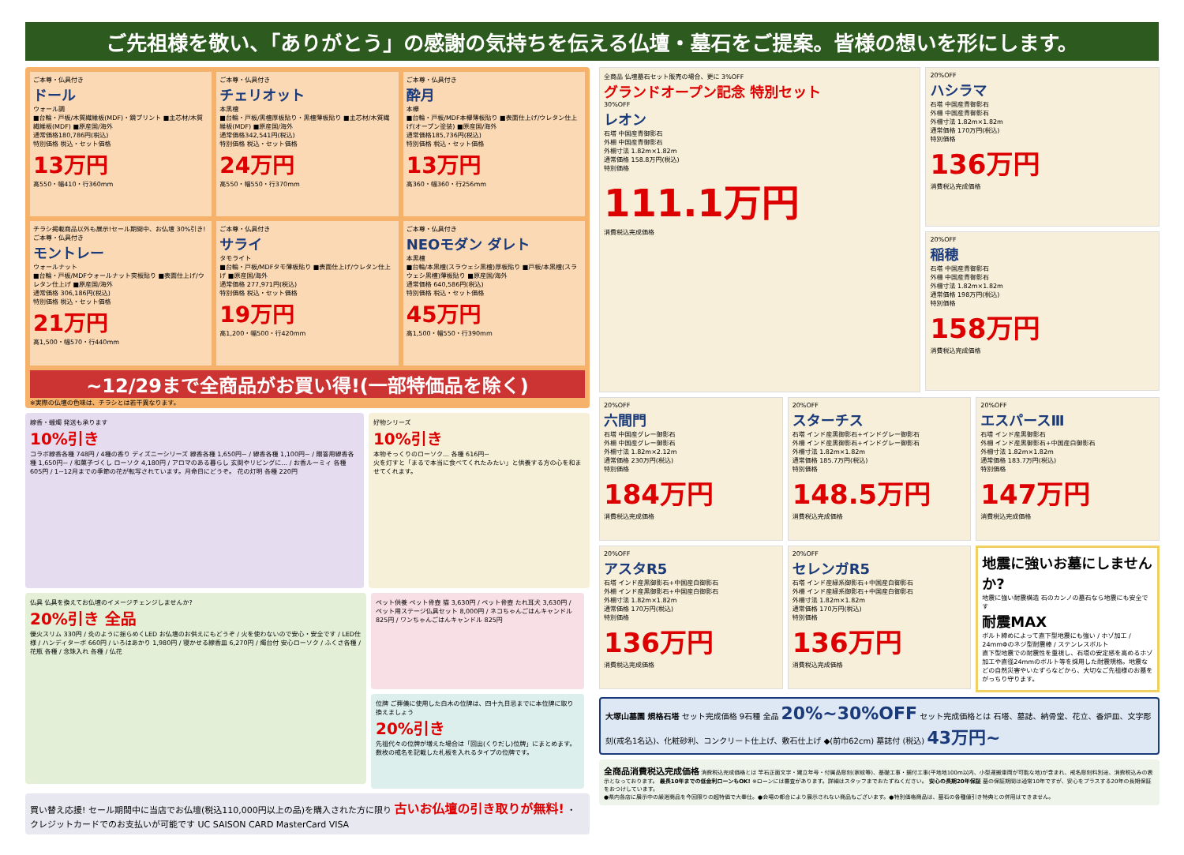ご先祖様を敬い、「ありがとう」の感謝の気持ちを伝える仏壇・墓石をご提案。皆様の想いを形にします。
ご本尊・仏具付き
ドール
ウォール調
■台輪・戸板/木質繊維板(MDF)・鏡プリント ■主芯材/木質繊維板(MDF) ■原産国/海外
通常価格180,786円(税込)
特別価格 税込・セット価格
13万円
高550・幅410・行360mm
ご本尊・仏具付き
チェリオット
本黒檀
■台輪・戸板/黒檀厚板貼り・黒檀薄板貼り ■主芯材/木質繊維板(MDF) ■原産国/海外
通常価格342,541円(税込)
特別価格 税込・セット価格
24万円
高550・幅550・行370mm
ご本尊・仏具付き
酔月
本欅
■台輪・戸板/MDF本欅薄板貼り ■表面仕上げ/ウレタン仕上げ(オープン塗装) ■原産国/海外
通常価格185,736円(税込)
特別価格 税込・セット価格
13万円
高360・幅360・行256mm
チラシ掲載商品以外も展示!セール期間中、お仏壇 30%引き!
ご本尊・仏具付き
モントレー
ウォールナット
■台輪・戸板/MDFウォールナット突板貼り ■表面仕上げ/ウレタン仕上げ ■原産国/海外
通常価格 306,186円(税込)
特別価格 税込・セット価格
21万円
高1,500・幅570・行440mm
ご本尊・仏具付き
サライ
タモライト
■台輪・戸板/MDFタモ薄板貼り ■表面仕上げ/ウレタン仕上げ ■原産国/海外
通常価格 277,971円(税込)
特別価格 税込・セット価格
19万円
高1,200・幅500・行420mm
ご本尊・仏具付き
NEOモダン ダレト
本黒檀
■台輪/本黒檀(スラウェシ黒檀)厚板貼り ■戸板/本黒檀(スラウェシ黒檀)薄板貼り ■原産国/海外
通常価格 640,586円(税込)
特別価格 税込・セット価格
45万円
高1,500・幅550・行390mm
~12/29まで全商品がお買い得!(一部特価品を除く)
※実際の仏壇の色味は、チラシとは若干異なります。
線香・蠟燭 発送も承ります
10%引き
コラボ線香各種 748円 / 4種の香り ディズニーシリーズ 線香各種 1,650円~ / 線香各種 1,100円~ / 贈答用線香各種 1,650円~ / 和菓子づくし ローソク 4,180円 / アロマのある暮らし 玄関やリビングに… / お香ルーミィ 各種 605円 / 1~12月までの季節の花が転写されています。月命日にどうぞ。 花の灯明 各種 220円
好物シリーズ
10%引き
本物そっくりのローソク… 各種 616円~
火を灯すと「まるで本当に食べてくれたみたい」と供養する方の心を和ませてくれます。
仏具 仏具を換えてお仏壇のイメージチェンジしませんか?
20%引き 全品
優火スリム 330円 / 炎のように揺らめくLED お仏壇のお供えにもどうぞ / 火を使わないので安心・安全です / LED仕様 / ハンディターボ 660円 / いろはあかり 1,980円 / 寝かせる線香皿 6,270円 / 燭台付 安心ローソク / ふくさ各種 / 花瓶 各種 / 念珠入れ 各種 / 仏花
ペット供養 ペット骨壺 猫 3,630円 / ペット骨壺 たれ耳犬 3,630円 / ペット用ステージ仏具セット 8,000円 / ネコちゃんごはんキャンドル 825円 / ワンちゃんごはんキャンドル 825円
位牌 ご葬儀に使用した白木の位牌は、四十九日忌までに本位牌に取り換えましょう
20%引き
先祖代々の位牌が増えた場合は「回出(くりだし)位牌」にまとめます。数枚の戒名を記載した札板を入れるタイプの位牌です。
買い替え応援! セール期間中に当店でお仏壇(税込110,000円以上の品)を購入された方に限り 古いお仏壇の引き取りが無料! ・ クレジットカードでのお支払いが可能です UC SAISON CARD MasterCard VISA
全商品 仏壇墓石セット販売の場合、更に 3%OFF
グランドオープン記念 特別セット
30%OFF
レオン
石塔 中国産青御影石
外柵 中国産青御影石
外柵寸法 1.82m×1.82m
通常価格 158.8万円(税込)
特別価格
111.1万円
消費税込完成価格
20%OFF
ハシラマ
石塔 中国産青御影石
外柵 中国産青御影石
外柵寸法 1.82m×1.82m
通常価格 170万円(税込)
特別価格
136万円
消費税込完成価格
20%OFF
稲穂
石塔 中国産青御影石
外柵 中国産青御影石
外柵寸法 1.82m×1.82m
通常価格 198万円(税込)
特別価格
158万円
消費税込完成価格
20%OFF
六間門
石塔 中国産グレー御影石
外柵 中国産グレー御影石
外柵寸法 1.82m×2.12m
通常価格 230万円(税込)
特別価格
184万円
消費税込完成価格
20%OFF
スターチス
石塔 インド産黒御影石+インドグレー御影石
外柵 インド産黒御影石+インドグレー御影石
外柵寸法 1.82m×1.82m
通常価格 185.7万円(税込)
特別価格
148.5万円
消費税込完成価格
20%OFF
エスパースⅢ
石塔 インド産黒御影石
外柵 インド産黒御影石+中国産白御影石
外柵寸法 1.82m×1.82m
通常価格 183.7万円(税込)
特別価格
147万円
消費税込完成価格
20%OFF
アスタR5
石塔 インド産黒御影石+中国産白御影石
外柵 インド産黒御影石+中国産白御影石
外柵寸法 1.82m×1.82m
通常価格 170万円(税込)
特別価格
136万円
消費税込完成価格
20%OFF
セレンガR5
石塔 インド産緑系御影石+中国産白御影石
外柵 インド産緑系御影石+中国産白御影石
外柵寸法 1.82m×1.82m
通常価格 170万円(税込)
特別価格
136万円
消費税込完成価格
地震に強いお墓にしませんか?
地震に強い耐震構造 石のカンノの墓石なら地震にも安全です
耐震MAX
ボルト締めによって直下型地震にも強い / ホゾ加工 / 24mmΦのネジ型耐震棒 / ステンレスボルト
直下型地震での耐震性を重視し、石塔の安定感を高めるホゾ加工や直径24mmのボルト等を採用した耐震規格。地震などの自然災害やいたずらなどから、大切なご先祖様のお墓をがっちり守ります。
大塚山墓園 規格石塔 セット完成価格 9石種 全品 20%~30%OFF セット完成価格とは 石塔、墓誌、納骨堂、花立、香炉皿、文字彫刻(戒名1名込)、化粧砂利、コンクリート仕上げ、敷石仕上げ ◆(前巾62cm) 墓誌付 (税込) 43万円~
全商品消費税込完成価格 消費税込完成価格とは 竿石正面文字・建立年号・付属品彫刻(家紋等)、基礎工事・据付工事(平地地100m以内、小型運搬車両が可能な地)が含まれ、戒名彫刻料別途、消費税込みの表示となっております。 最長10年までの低金利ローンもOK! ※ローンには審査があります。詳細はスタッフまでおたずねください。 安心の長期20年保証 墓の保証期間は通常10年ですが、安心をプラスする20年の長期保証をおつけしています。
●県内各店に展示中の厳選商品を今回限りの超特価で大奉仕。●会場の都合により展示されない商品もございます。●特別価格商品は、墓石の各種値引き特典との併用はできません。